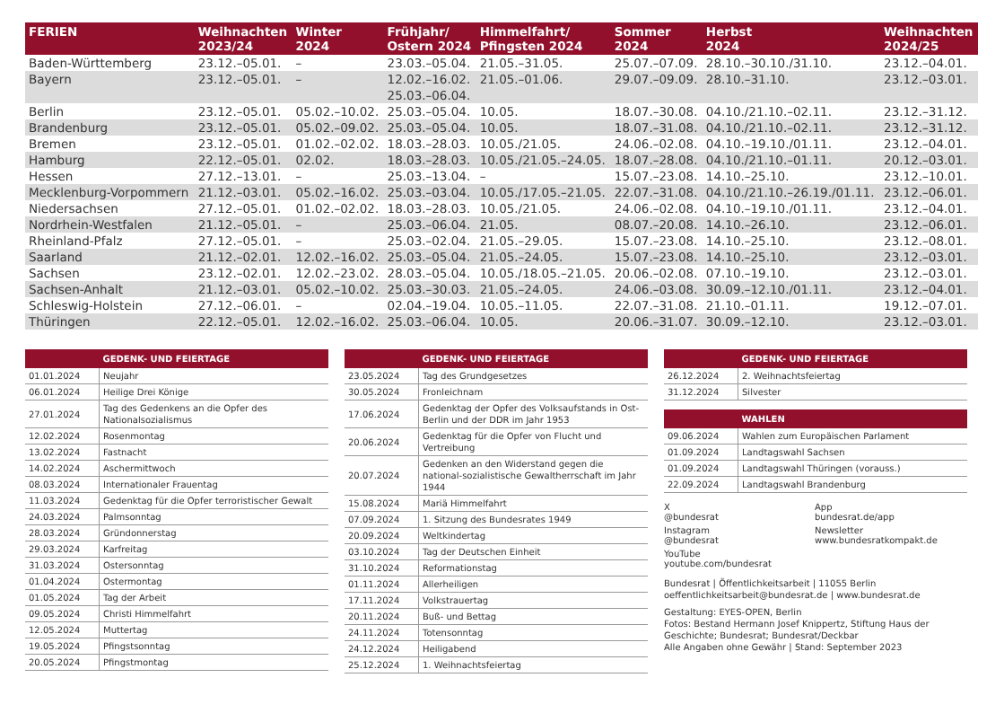| FERIEN | Weihnachten 2023/24 | Winter 2024 | Frühjahr/ Ostern 2024 | Himmelfahrt/ Pfingsten 2024 | Sommer 2024 | Herbst 2024 | Weihnachten 2024/25 |
| --- | --- | --- | --- | --- | --- | --- | --- |
| Baden-Württemberg | 23.12.–05.01. | – | 23.03.–05.04. | 21.05.–31.05. | 25.07.–07.09. | 28.10.–30.10./31.10. | 23.12.–04.01. |
| Bayern | 23.12.–05.01. | – | 12.02.–16.02. 25.03.–06.04. | 21.05.–01.06. | 29.07.–09.09. | 28.10.–31.10. | 23.12.–03.01. |
| Berlin | 23.12.–05.01. | 05.02.–10.02. | 25.03.–05.04. | 10.05. | 18.07.–30.08. | 04.10./21.10.–02.11. | 23.12.–31.12. |
| Brandenburg | 23.12.–05.01. | 05.02.–09.02. | 25.03.–05.04. | 10.05. | 18.07.–31.08. | 04.10./21.10.–02.11. | 23.12.–31.12. |
| Bremen | 23.12.–05.01. | 01.02.–02.02. | 18.03.–28.03. | 10.05./21.05. | 24.06.–02.08. | 04.10.–19.10./01.11. | 23.12.–04.01. |
| Hamburg | 22.12.–05.01. | 02.02. | 18.03.–28.03. | 10.05./21.05.–24.05. | 18.07.–28.08. | 04.10./21.10.–01.11. | 20.12.–03.01. |
| Hessen | 27.12.–13.01. | – | 25.03.–13.04. | – | 15.07.–23.08. | 14.10.–25.10. | 23.12.–10.01. |
| Mecklenburg-Vorpommern | 21.12.–03.01. | 05.02.–16.02. | 25.03.–03.04. | 10.05./17.05.–21.05. | 22.07.–31.08. | 04.10./21.10.–26.19./01.11. | 23.12.–06.01. |
| Niedersachsen | 27.12.–05.01. | 01.02.–02.02. | 18.03.–28.03. | 10.05./21.05. | 24.06.–02.08. | 04.10.–19.10./01.11. | 23.12.–04.01. |
| Nordrhein-Westfalen | 21.12.–05.01. | – | 25.03.–06.04. | 21.05. | 08.07.–20.08. | 14.10.–26.10. | 23.12.–06.01. |
| Rheinland-Pfalz | 27.12.–05.01. | – | 25.03.–02.04. | 21.05.–29.05. | 15.07.–23.08. | 14.10.–25.10. | 23.12.–08.01. |
| Saarland | 21.12.–02.01. | 12.02.–16.02. | 25.03.–05.04. | 21.05.–24.05. | 15.07.–23.08. | 14.10.–25.10. | 23.12.–03.01. |
| Sachsen | 23.12.–02.01. | 12.02.–23.02. | 28.03.–05.04. | 10.05./18.05.–21.05. | 20.06.–02.08. | 07.10.–19.10. | 23.12.–03.01. |
| Sachsen-Anhalt | 21.12.–03.01. | 05.02.–10.02. | 25.03.–30.03. | 21.05.–24.05. | 24.06.–03.08. | 30.09.–12.10./01.11. | 23.12.–04.01. |
| Schleswig-Holstein | 27.12.–06.01. | – | 02.04.–19.04. | 10.05.–11.05. | 22.07.–31.08. | 21.10.–01.11. | 19.12.–07.01. |
| Thüringen | 22.12.–05.01. | 12.02.–16.02. | 25.03.–06.04. | 10.05. | 20.06.–31.07. | 30.09.–12.10. | 23.12.–03.01. |
| | GEDENK- UND FEIERTAGE |
| --- | --- |
| 01.01.2024 | Neujahr |
| 06.01.2024 | Heilige Drei Könige |
| 27.01.2024 | Tag des Gedenkens an die Opfer des Nationalsozialismus |
| 12.02.2024 | Rosenmontag |
| 13.02.2024 | Fastnacht |
| 14.02.2024 | Aschermittwoch |
| 08.03.2024 | Internationaler Frauentag |
| 11.03.2024 | Gedenktag für die Opfer terroristischer Gewalt |
| 24.03.2024 | Palmsonntag |
| 28.03.2024 | Gründonnerstag |
| 29.03.2024 | Karfreitag |
| 31.03.2024 | Ostersonntag |
| 01.04.2024 | Ostermontag |
| 01.05.2024 | Tag der Arbeit |
| 09.05.2024 | Christi Himmelfahrt |
| 12.05.2024 | Muttertag |
| 19.05.2024 | Pfingstsonntag |
| 20.05.2024 | Pfingstmontag |
| | GEDENK- UND FEIERTAGE |
| --- | --- |
| 23.05.2024 | Tag des Grundgesetzes |
| 30.05.2024 | Fronleichnam |
| 17.06.2024 | Gedenktag der Opfer des Volksaufstands in Ost-Berlin und der DDR im Jahr 1953 |
| 20.06.2024 | Gedenktag für die Opfer von Flucht und Vertreibung |
| 20.07.2024 | Gedenken an den Widerstand gegen die national-sozialistische Gewaltherrschaft im Jahr 1944 |
| 15.08.2024 | Mariä Himmelfahrt |
| 07.09.2024 | 1. Sitzung des Bundesrates 1949 |
| 20.09.2024 | Weltkindertag |
| 03.10.2024 | Tag der Deutschen Einheit |
| 31.10.2024 | Reformationstag |
| 01.11.2024 | Allerheiligen |
| 17.11.2024 | Volkstrauertag |
| 20.11.2024 | Buß- und Bettag |
| 24.11.2024 | Totensonntag |
| 24.12.2024 | Heiligabend |
| 25.12.2024 | 1. Weihnachtsfeiertag |
| | GEDENK- UND FEIERTAGE |
| --- | --- |
| 26.12.2024 | 2. Weihnachtsfeiertag |
| 31.12.2024 | Silvester |
| | WAHLEN |
| --- | --- |
| 09.06.2024 | Wahlen zum Europäischen Parlament |
| 01.09.2024 | Landtagswahl Sachsen |
| 01.09.2024 | Landtagswahl Thüringen (vorauss.) |
| 22.09.2024 | Landtagswahl Brandenburg |
X
@bundesrat
App
bundesrat.de/app
Instagram
@bundesrat
Newsletter
www.bundesratkompakt.de
YouTube
youtube.com/bundesrat
Bundesrat | Öffentlichkeitsarbeit | 11055 Berlin
oeffentlichkeitsarbeit@bundesrat.de | www.bundesrat.de
Gestaltung: EYES-OPEN, Berlin
Fotos: Bestand Hermann Josef Knippertz, Stiftung Haus der Geschichte; Bundesrat; Bundesrat/Deckbar
Alle Angaben ohne Gewähr | Stand: September 2023